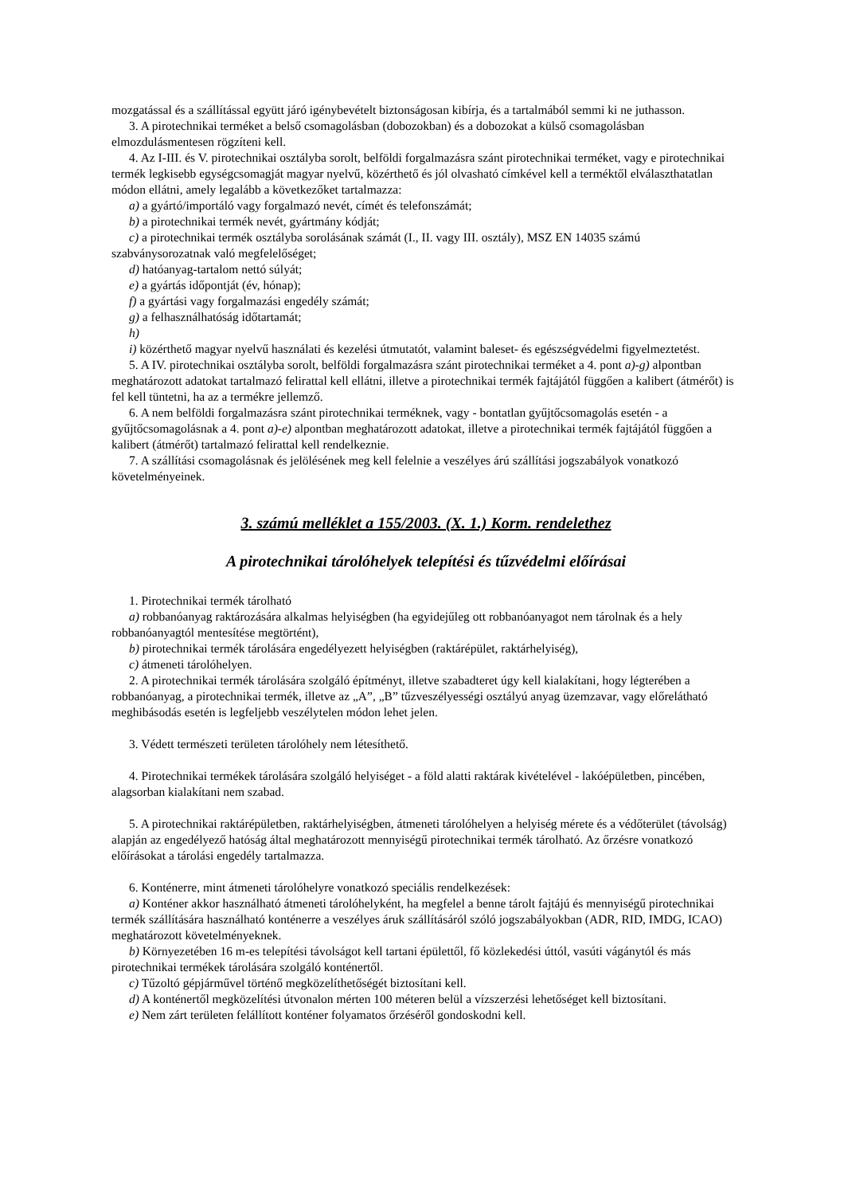mozgatással és a szállítással együtt járó igénybevételt biztonságosan kibírja, és a tartalmából semmi ki ne juthasson.
3. A pirotechnikai terméket a belső csomagolásban (dobozokban) és a dobozokat a külső csomagolásban elmozdulásmentesen rögzíteni kell.
4. Az I-III. és V. pirotechnikai osztályba sorolt, belföldi forgalmazásra szánt pirotechnikai terméket, vagy e pirotechnikai termék legkisebb egységcsomagját magyar nyelvű, közérthető és jól olvasható címkével kell a terméktől elválaszthatatlan módon ellátni, amely legalább a következőket tartalmazza:
a) a gyártó/importáló vagy forgalmazó nevét, címét és telefonszámát;
b) a pirotechnikai termék nevét, gyártmány kódját;
c) a pirotechnikai termék osztályba sorolásának számát (I., II. vagy III. osztály), MSZ EN 14035 számú szabványsorozatnak való megfelelőséget;
d) hatóanyag-tartalom nettó súlyát;
e) a gyártás időpontját (év, hónap);
f) a gyártási vagy forgalmazási engedély számát;
g) a felhasználhatóság időtartamát;
h)
i) közérthető magyar nyelvű használati és kezelési útmutatót, valamint baleset- és egészségvédelmi figyelmeztetést.
5. A IV. pirotechnikai osztályba sorolt, belföldi forgalmazásra szánt pirotechnikai terméket a 4. pont a)-g) alpontban meghatározott adatokat tartalmazó felirattal kell ellátni, illetve a pirotechnikai termék fajtájától függően a kalibert (átmérőt) is fel kell tüntetni, ha az a termékre jellemző.
6. A nem belföldi forgalmazásra szánt pirotechnikai terméknek, vagy - bontatlan gyűjtőcsomagolás esetén - a gyűjtőcsomagolásnak a 4. pont a)-e) alpontban meghatározott adatokat, illetve a pirotechnikai termék fajtájától függően a kalibert (átmérőt) tartalmazó felirattal kell rendelkeznie.
7. A szállítási csomagolásnak és jelölésének meg kell felelnie a veszélyes árú szállítási jogszabályok vonatkozó követelményeinek.
3. számú melléklet a 155/2003. (X. 1.) Korm. rendelethez
A pirotechnikai tárolóhelyek telepítési és tűzvédelmi előírásai
1. Pirotechnikai termék tárolható
a) robbanóanyag raktározására alkalmas helyiségben (ha egyidejűleg ott robbanóanyagot nem tárolnak és a hely robbanóanyagtól mentesítése megtörtént),
b) pirotechnikai termék tárolására engedélyezett helyiségben (raktárépület, raktárhelyiség),
c) átmeneti tárolóhelyen.
2. A pirotechnikai termék tárolására szolgáló építményt, illetve szabadteret úgy kell kialakítani, hogy légterében a robbanóanyag, a pirotechnikai termék, illetve az „A”, „B” tűzveszélyességi osztályú anyag üzemzavar, vagy előrelátható meghibásodás esetén is legfeljebb veszélytelen módon lehet jelen.
3. Védett természeti területen tárolóhely nem létesíthető.
4. Pirotechnikai termékek tárolására szolgáló helyiséget - a föld alatti raktárak kivételével - lakóépületben, pincében, alagsorban kialakítani nem szabad.
5. A pirotechnikai raktárépületben, raktárhelyiségben, átmeneti tárolóhelyen a helyiség mérete és a védőterület (távolság) alapján az engedélyező hatóság által meghatározott mennyiségű pirotechnikai termék tárolható. Az őrzésre vonatkozó előírásokat a tárolási engedély tartalmazza.
6. Konténerre, mint átmeneti tárolóhelyre vonatkozó speciális rendelkezések:
a) Konténer akkor használható átmeneti tárolóhelyként, ha megfelel a benne tárolt fajtájú és mennyiségű pirotechnikai termék szállítására használható konténerre a veszélyes áruk szállításáról szóló jogszabályokban (ADR, RID, IMDG, ICAO) meghatározott követelményeknek.
b) Környezetében 16 m-es telepítési távolságot kell tartani épülettől, fő közlekedési úttól, vasúti vágánytól és más pirotechnikai termékek tárolására szolgáló konténertől.
c) Tűzoltó gépjárművel történő megközelíthetőségét biztosítani kell.
d) A konténertől megközelítési útvonalon mérten 100 méteren belül a vízszerzési lehetőséget kell biztosítani.
e) Nem zárt területen felállított konténer folyamatos őrzéséről gondoskodni kell.